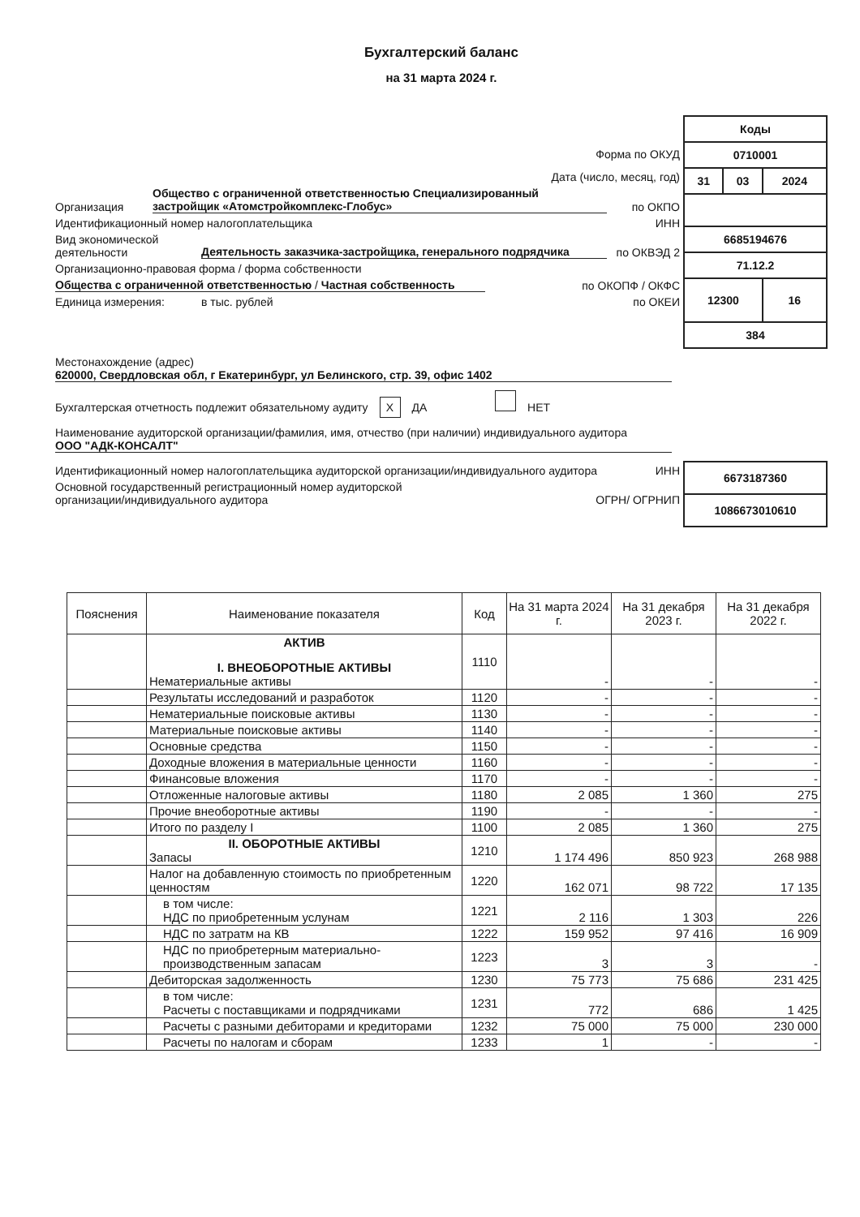Бухгалтерский баланс
на 31 марта 2024 г.
Форма по ОКУД
Дата (число, месяц, год)
Организация Общество с ограниченной ответственностью Специализированный застройщик «Атомстройкомплекс-Глобус» по ОКПО
Идентификационный номер налогоплательщика ИНН
Вид экономической деятельности Деятельность заказчика-застройщика, генерального подрядчика по ОКВЭД 2
Организационно-правовая форма / форма собственности
Общества с ограниченной ответственностью / Частная собственность по ОКОПФ / ОКФС
Единица измерения: в тыс. рублей по ОКЕИ
| Коды | | |
| 0710001 | | |
| 31 | 03 | 2024 |
| 6685194676 | | |
| 71.12.2 | | |
| 12300 | | 16 |
| 384 | | |
Местонахождение (адрес)
620000, Свердловская обл, г Екатеринбург, ул Белинского, стр. 39, офис 1402
Бухгалтерская отчетность подлежит обязательному аудиту X ДА НЕТ
Наименование аудиторской организации/фамилия, имя, отчество (при наличии) индивидуального аудитора
ООО "АДК-КОНСАЛТ"
Идентификационный номер налогоплательщика аудиторской организации/индивидуального аудитора ИНН
Основной государственный регистрационный номер аудиторской организации/индивидуального аудитора ОГРН/ ОГРНИП
| 6673187360 |
| 1086673010610 |
| Пояснения | Наименование показателя | Код | На 31 марта 2024 г. | На 31 декабря 2023 г. | На 31 декабря 2022 г. |
| --- | --- | --- | --- | --- | --- |
| | АКТИВ I. ВНЕОБОРОТНЫЕ АКТИВЫ Нематериальные активы | 1110 | - | - | - |
| | Результаты исследований и разработок | 1120 | - | - | - |
| | Нематериальные поисковые активы | 1130 | - | - | - |
| | Материальные поисковые активы | 1140 | - | - | - |
| | Основные средства | 1150 | - | - | - |
| | Доходные вложения в материальные ценности | 1160 | - | - | - |
| | Финансовые вложения | 1170 | - | - | - |
| | Отложенные налоговые активы | 1180 | 2 085 | 1 360 | 275 |
| | Прочие внеоборотные активы | 1190 | - | - | - |
| | Итого по разделу I | 1100 | 2 085 | 1 360 | 275 |
| | II. ОБОРОТНЫЕ АКТИВЫ Запасы | 1210 | 1 174 496 | 850 923 | 268 988 |
| | Налог на добавленную стоимость по приобретенным ценностям | 1220 | 162 071 | 98 722 | 17 135 |
| | в том числе: НДС по приобретенным услунам | 1221 | 2 116 | 1 303 | 226 |
| | НДС по затратм на КВ | 1222 | 159 952 | 97 416 | 16 909 |
| | НДС по приобретерным материально-производственным запасам | 1223 | 3 | 3 | - |
| | Дебиторская задолженность | 1230 | 75 773 | 75 686 | 231 425 |
| | в том числе: Расчеты с поставщиками и подрядчиками | 1231 | 772 | 686 | 1 425 |
| | Расчеты с разными дебиторами и кредиторами | 1232 | 75 000 | 75 000 | 230 000 |
| | Расчеты по налогам и сборам | 1233 | 1 | - | - |